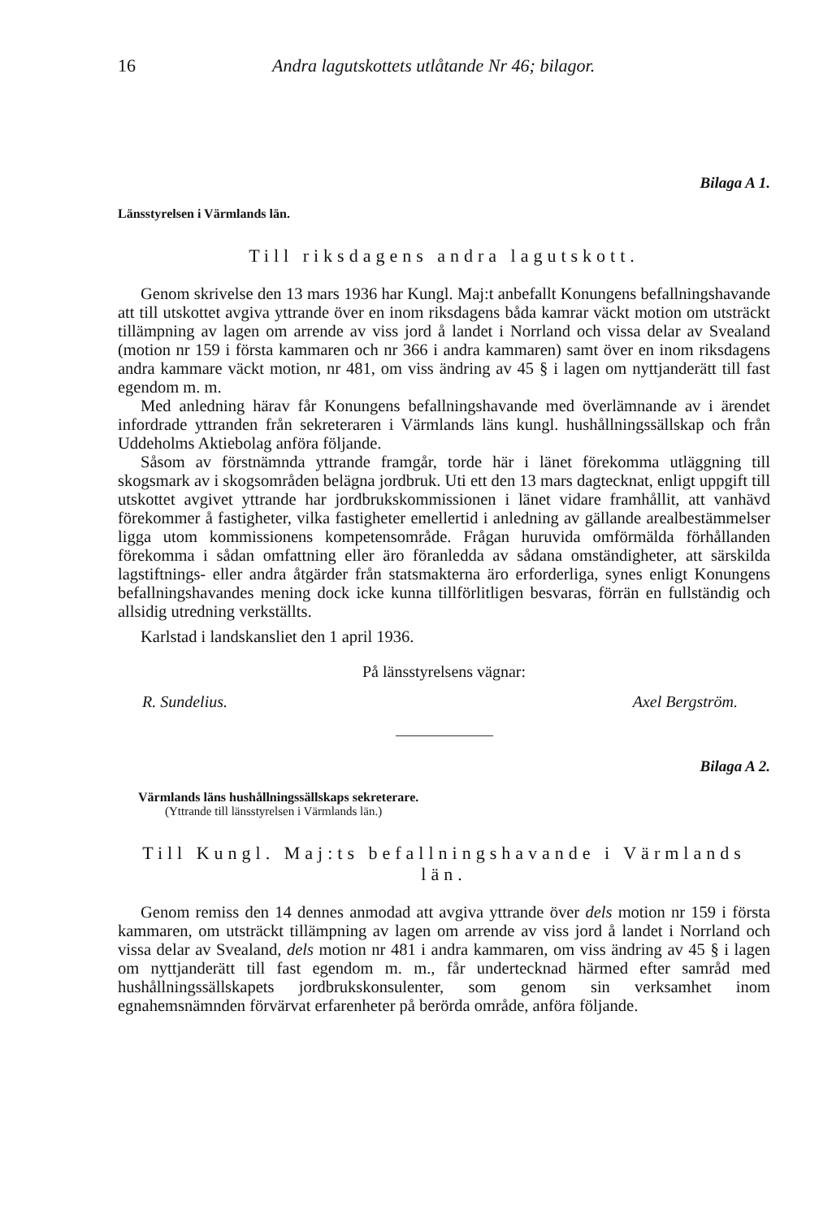16 Andra lagutskottets utlåtande Nr 46; bilagor.
Bilaga A 1.
Länsstyrelsen i Värmlands län.
Till riksdagens andra lagutskott.
Genom skrivelse den 13 mars 1936 har Kungl. Maj:t anbefallt Konungens befallningshavande att till utskottet avgiva yttrande över en inom riksdagens båda kamrar väckt motion om utsträckt tillämpning av lagen om arrende av viss jord å landet i Norrland och vissa delar av Svealand (motion nr 159 i första kammaren och nr 366 i andra kammaren) samt över en inom riksdagens andra kammare väckt motion, nr 481, om viss ändring av 45 § i lagen om nyttjanderätt till fast egendom m. m.
Med anledning härav får Konungens befallningshavande med överlämnande av i ärendet infordrade yttranden från sekreteraren i Värmlands läns kungl. hushållningssällskap och från Uddeholms Aktiebolag anföra följande.
Såsom av förstnämnda yttrande framgår, torde här i länet förekomma utläggning till skogsmark av i skogsområden belägna jordbruk. Uti ett den 13 mars dagtecknat, enligt uppgift till utskottet avgivet yttrande har jordbrukskommissionen i länet vidare framhållit, att vanhävd förekommer å fastigheter, vilka fastigheter emellertid i anledning av gällande arealbestämmelser ligga utom kommissionens kompetensområde. Frågan huruvida omförmälda förhållanden förekomma i sådan omfattning eller äro föranledda av sådana omständigheter, att särskilda lagstiftnings- eller andra åtgärder från statsmakterna äro erforderliga, synes enligt Konungens befallningshavandes mening dock icke kunna tillförlitligen besvaras, förrän en fullständig och allsidig utredning verkställts.
Karlstad i landskansliet den 1 april 1936.
På länsstyrelsens vägnar:
R. Sundelius. Axel Bergström.
Bilaga A 2.
Värmlands läns hushållningssällskaps sekreterare.
(Yttrande till länsstyrelsen i Värmlands län.)
Till Kungl. Maj:ts befallningshavande i Värmlands län.
Genom remiss den 14 dennes anmodad att avgiva yttrande över dels motion nr 159 i första kammaren, om utsträckt tillämpning av lagen om arrende av viss jord å landet i Norrland och vissa delar av Svealand, dels motion nr 481 i andra kammaren, om viss ändring av 45 § i lagen om nyttjanderätt till fast egendom m. m., får undertecknad härmed efter samråd med hushållningssällskapets jordbrukskonsulenter, som genom sin verksamhet inom egnahemsnämnden förvärvat erfarenheter på berörda område, anföra följande.